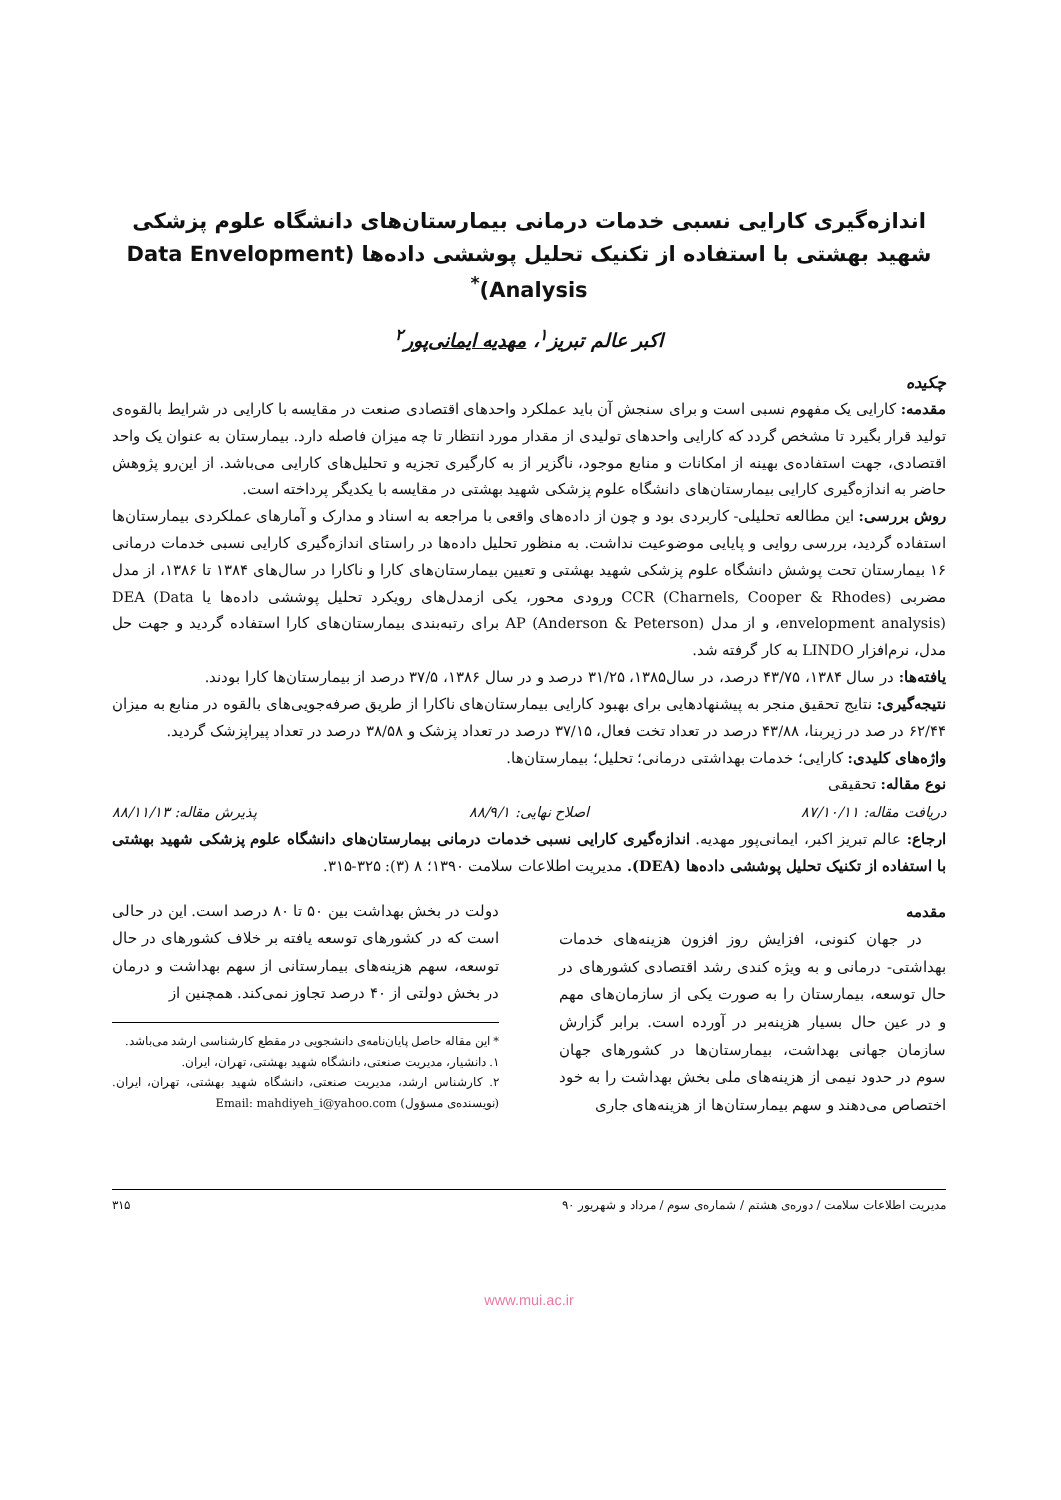اندازه‌گیری کارایی نسبی خدمات درمانی بیمارستان‌های دانشگاه علوم پزشکی شهید بهشتی با استفاده از تکنیک تحلیل پوششی داده‌ها (Data Envelopment Analysis)<sup>*</sup>
اکبر عالم تبریز<sup>۱</sup>، مهدیه ایمانی‌پور<sup>۲</sup>
چکیده
مقدمه: کارایی یک مفهوم نسبی است و برای سنجش آن باید عملکرد واحدهای اقتصادی صنعت در مقایسه با کارایی در شرایط بالقوه‌ی تولید قرار بگیرد تا مشخص گردد که کارایی واحدهای تولیدی از مقدار مورد انتظار تا چه میزان فاصله دارد. بیمارستان به عنوان یک واحد اقتصادی، جهت استفاده‌ی بهینه از امکانات و منابع موجود، ناگزیر از به کارگیری تجزیه و تحلیل‌های کارایی می‌باشد. از این‌رو پژوهش حاضر به اندازه‌گیری کارایی بیمارستان‌های دانشگاه علوم پزشکی شهید بهشتی در مقایسه با یکدیگر پرداخته است.
روش بررسی: این مطالعه تحلیلی- کاربردی بود و چون از داده‌های واقعی با مراجعه به اسناد و مدارک و آمارهای عملکردی بیمارستان‌ها استفاده گردید، بررسی روایی و پایایی موضوعیت نداشت. به منظور تحلیل داده‌ها در راستای اندازه‌گیری کارایی نسبی خدمات درمانی ۱۶ بیمارستان تحت پوشش دانشگاه علوم پزشکی شهید بهشتی و تعیین بیمارستان‌های کارا و ناکارا در سال‌های ۱۳۸۴ تا ۱۳۸۶، از مدل مضربی CCR (Charnels, Cooper & Rhodes) ورودی محور، یکی ازمدل‌های رویکرد تحلیل پوششی داده‌ها یا DEA (Data envelopment analysis)، و از مدل AP (Anderson & Peterson) برای رتبه‌بندی بیمارستان‌های کارا استفاده گردید و جهت حل مدل، نرم‌افزار LINDO به کار گرفته شد.
یافته‌ها: در سال ۱۳۸۴، ۴۳/۷۵ درصد، در سال۱۳۸۵، ۳۱/۲۵ درصد و در سال ۱۳۸۶، ۳۷/۵ درصد از بیمارستان‌ها کارا بودند.
نتیجه‌گیری: نتایج تحقیق منجر به پیشنهادهایی برای بهبود کارایی بیمارستان‌های ناکارا از طریق صرفه‌جویی‌های بالقوه در منابع به میزان ۶۲/۴۴ در صد در زیربنا، ۴۳/۸۸ درصد در تعداد تخت فعال، ۳۷/۱۵ درصد در تعداد پزشک و ۳۸/۵۸ درصد در تعداد پیراپزشک گردید.
واژه‌های کلیدی: کارایی؛ خدمات بهداشتی درمانی؛ تحلیل؛ بیمارستان‌ها.
نوع مقاله: تحقیقی
دریافت مقاله: ۸۷/۱۰/۱۱ اصلاح نهایی: ۸۸/۹/۱ پذیرش مقاله: ۸۸/۱۱/۱۳
ارجاع: عالم تبریز اکبر، ایمانی‌پور مهدیه. اندازه‌گیری کارایی نسبی خدمات درمانی بیمارستان‌های دانشگاه علوم پزشکی شهید بهشتی با استفاده از تکنیک تحلیل پوششی داده‌ها (DEA). مدیریت اطلاعات سلامت ۱۳۹۰؛ ۸ (۳): ۳۲۵-۳۱۵.
مقدمه
در جهان کنونی، افزایش روز افزون هزینه‌های خدمات بهداشتی- درمانی و به ویژه کندی رشد اقتصادی کشورهای در حال توسعه، بیمارستان را به صورت یکی از سازمان‌های مهم و در عین حال بسیار هزینه‌بر در آورده است. برابر گزارش سازمان جهانی بهداشت، بیمارستان‌ها در کشورهای جهان سوم در حدود نیمی از هزینه‌های ملی بخش بهداشت را به خود اختصاص می‌دهند و سهم بیمارستان‌ها از هزینه‌های جاری
دولت در بخش بهداشت بین ۵۰ تا ۸۰ درصد است. این در حالی است که در کشورهای توسعه یافته بر خلاف کشورهای در حال توسعه، سهم هزینه‌های بیمارستانی از سهم بهداشت و درمان در بخش دولتی از ۴۰ درصد تجاوز نمی‌کند. همچنین از
* این مقاله حاصل پایان‌نامه‌ی دانشجویی در مقطع کارشناسی ارشد می‌باشد.
۱. دانشیار، مدیریت صنعتی، دانشگاه شهید بهشتی، تهران، ایران.
۲. کارشناس ارشد، مدیریت صنعتی، دانشگاه شهید بهشتی، تهران، ایران. (نویسنده‌ی مسؤول) Email: mahdiyeh_i@yahoo.com
مدیریت اطلاعات سلامت / دوره‌ی هشتم / شماره‌ی سوم / مرداد و شهریور ۹۰ ۳۱۵
www.mui.ac.ir